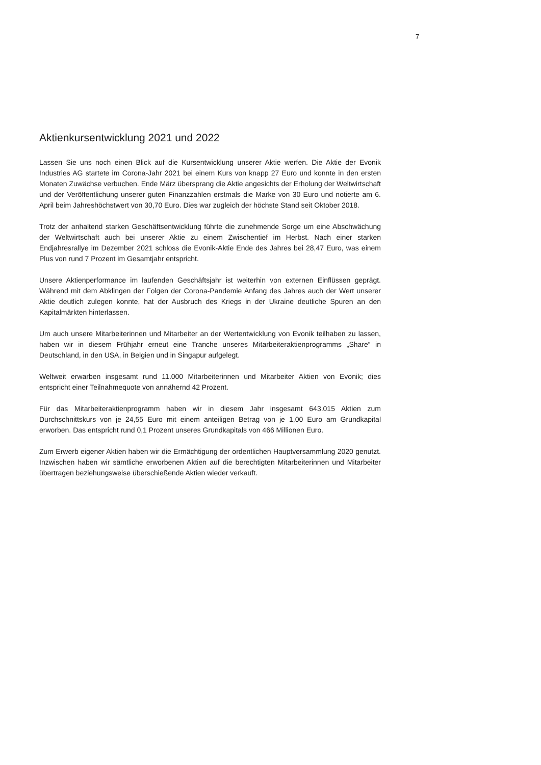7
Aktienkursentwicklung 2021 und 2022
Lassen Sie uns noch einen Blick auf die Kursentwicklung unserer Aktie werfen. Die Aktie der Evonik Industries AG startete im Corona-Jahr 2021 bei einem Kurs von knapp 27 Euro und konnte in den ersten Monaten Zuwächse verbuchen. Ende März übersprang die Aktie angesichts der Erholung der Weltwirtschaft und der Veröffentlichung unserer guten Finanzzahlen erstmals die Marke von 30 Euro und notierte am 6. April beim Jahreshöchstwert von 30,70 Euro. Dies war zugleich der höchste Stand seit Oktober 2018.
Trotz der anhaltend starken Geschäftsentwicklung führte die zunehmende Sorge um eine Abschwächung der Weltwirtschaft auch bei unserer Aktie zu einem Zwischentief im Herbst. Nach einer starken Endjahresrallye im Dezember 2021 schloss die Evonik-Aktie Ende des Jahres bei 28,47 Euro, was einem Plus von rund 7 Prozent im Gesamtjahr entspricht.
Unsere Aktienperformance im laufenden Geschäftsjahr ist weiterhin von externen Einflüssen geprägt. Während mit dem Abklingen der Folgen der Corona-Pandemie Anfang des Jahres auch der Wert unserer Aktie deutlich zulegen konnte, hat der Ausbruch des Kriegs in der Ukraine deutliche Spuren an den Kapitalmärkten hinterlassen.
Um auch unsere Mitarbeiterinnen und Mitarbeiter an der Wertentwicklung von Evonik teilhaben zu lassen, haben wir in diesem Frühjahr erneut eine Tranche unseres Mitarbeiteraktienprogramms „Share“ in Deutschland, in den USA, in Belgien und in Singapur aufgelegt.
Weltweit erwarben insgesamt rund 11.000 Mitarbeiterinnen und Mitarbeiter Aktien von Evonik; dies entspricht einer Teilnahmequote von annähernd 42 Prozent.
Für das Mitarbeiteraktienprogramm haben wir in diesem Jahr insgesamt 643.015 Aktien zum Durchschnittskurs von je 24,55 Euro mit einem anteiligen Betrag von je 1,00 Euro am Grundkapital erworben. Das entspricht rund 0,1 Prozent unseres Grundkapitals von 466 Millionen Euro.
Zum Erwerb eigener Aktien haben wir die Ermächtigung der ordentlichen Hauptversammlung 2020 genutzt. Inzwischen haben wir sämtliche erworbenen Aktien auf die berechtigten Mitarbeiterinnen und Mitarbeiter übertragen beziehungsweise überschießende Aktien wieder verkauft.